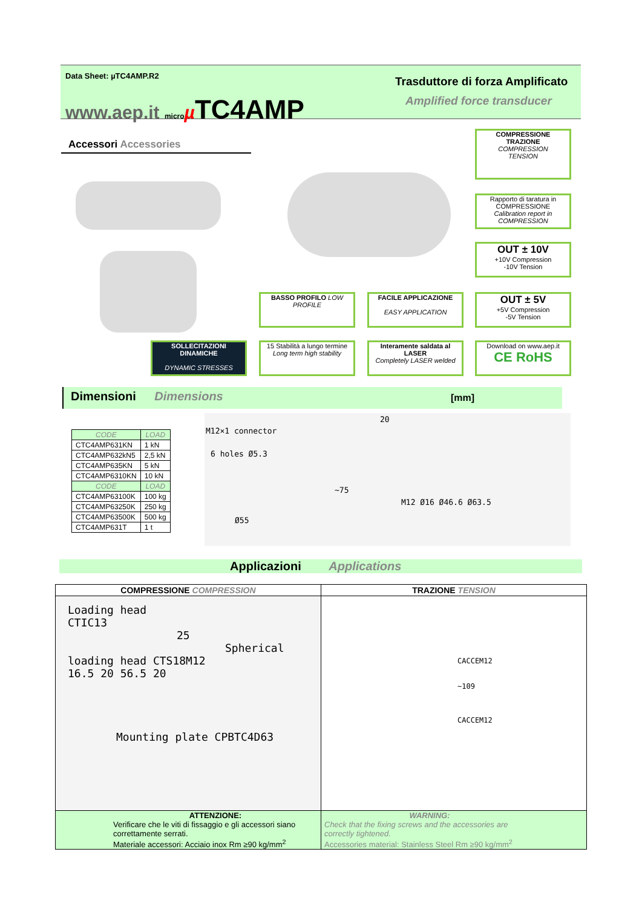Data Sheet: µTC4AMP.R2
www.aep.it micro µTC4AMP
Trasduttore di forza Amplificato
Amplified force transducer
Accessori Accessories
COMPRESSIONE
TRAZIONE
COMPRESSION
TENSION
Rapporto di taratura in COMPRESSIONE
Calibration report in COMPRESSION
OUT ± 10V
+10V Compression
-10V Tension
BASSO PROFILO LOW PROFILE
FACILE APPLICAZIONE
EASY APPLICATION
OUT ± 5V
+5V Compression
-5V Tension
SOLLECITAZIONI DINAMICHE
DYNAMIC STRESSES
15 Stabilità a lungo termine
Long term high stability
Interamente saldata al LASER
Completely LASER welded
Download on www.aep.it
CE RoHS
Dimensioni Dimensions [mm]
| CODE | LOAD |
| --- | --- |
| CTC4AMP631KN | 1 kN |
| CTC4AMP632kN5 | 2,5 kN |
| CTC4AMP635KN | 5 kN |
| CTC4AMP6310KN | 10 kN |
| CODE | LOAD |
| CTC4AMP63100K | 100 kg |
| CTC4AMP63250K | 250 kg |
| CTC4AMP63500K | 500 kg |
| CTC4AMP631T | 1 t |
M12×1 connector
6 holes Ø5.3
Ø55
~75
20
M12 Ø16 Ø46.6 Ø63.5
Applicazioni Applications
| COMPRESSIONE COMPRESSION | TRAZIONE TENSION |
| Loading head CTIC13 25 Spherical loading head CTS18M12 16.5 20 56.5 20 Mounting plate CPBTC4D63 | CACCEM12 ~109 CACCEM12 |
| ATTENZIONE: Verificare che le viti di fissaggio e gli accessori siano correttamente serrati. Materiale accessori: Acciaio inox Rm ≥90 kg/mm<sup>2</sup> | WARNING: Check that the fixing screws and the accessories are correctly tightened. Accessories material: Stainless Steel Rm ≥90 kg/mm<sup>2</sup> |